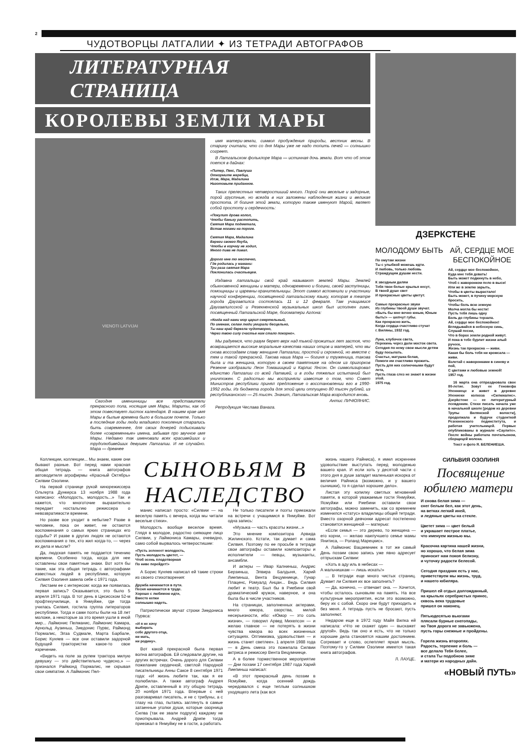2
ЧУДОТВОРЦЫ ЛАТГАЛИИ ✦ ИЗ ТЕТРАДИ АВТОГРАФОВ
ЛИТЕРАТУРНАЯ СТРАНИЦА
КОРОЛЕВЫ ЗЕМЛИ МАРЫ
VIENOTI LATVIJAI
Сегодня именинницы все представители прекрасного пола, носящие имя Мары, Мариты, как об этом повествует листок календаря. В нашем крае имя Мары в былые времена было в большом почете. Только в последние годы люди младшего поколения старались быть современнее, для своих дочерей подыскивали более «современные» имена, забывая про звучное имя Мары. Недавно так именовали всех красивейших и трудолюбивейших девушек Латгалии. И не случайно. Мара — древнее
имя матери-земли, символ пробуждения природы, вестник весны. В старину считали, что со дня Мары уже не надо топить печей — солнышко согреет.
В Латгальском фольклоре Мара — истинная дочь земли. Вот что об этом поется в дайнах:
«Питер, Пекс, Павлуша
Откормите жеребца,
Илзе, Мара, Мадалина
Наготовьте приданное.
Таких прелестных четверостиший много. Порой они веселые и задорные, порой грустные, но всегда в них заложены наблюдения жизни и великая простота. И богиня этой земли, которую также именуют Марой, являет собой простоту и сердечность:
«Покулит дрова колол,
Чтобы баньку растопить,
Святая Мара подметала,
Встав ногами на пороге.
Святая Мара, Мадалина
Береги своего Якуба,
Чтобы в корчму не ходил,
Много пива не пивал.
Дорого мне то местечко,
Где родилась у мамани:
Три раза святая Мара
Поклонилась счастьецем.
Издавна латгальцы свой край называют землей Мары. Землей обыкновенной женщины и матери, одновременно и богини, своей заступницы, помощницы и царевны-хранительницы. Этот символ вспомнили и участники научной конференции, посвященной латгальскому языку, которая в театре города Даугавпилса состоялась 11 и 12 февраля. Там учащимися Даугавпилсской и Резекненской музыкальных школ был исполнен гимн, посвященный Латгальской Маре, богоматери Аглона:
«Когда над нами мор царил смертельный,
По именам, селам люди умирали бесцельно,
Ты наш край берегла чудотворно,
Через твою силу счастье нам стало покорно».
Мы радуемся, что разум берет верх над тьмой прожитых лет застоя, что возвращается высокие моральные качества наших отцов и матерей, что мы снова воссоздаем славу женщине Латгалии, простой и скромной, но вместе с тем и такой прекрасной. Такова наша Мара — богиня и труженица, такова была и та женщина, которую в своем памятнике на одном из пригорков Резекне изобразили Леон Томашицкий и Карлис Янсон. Он символизировал единство Латгалии со всей Латвией, и в годы тяжелых испытаний был уничтожен. С радостью мы восприняли известие о том, что Совет Министров республики принял предложение о восстановлении его в 1990-1992 годы. Из бюджета города для этой цели отпущено 80 тысяч рублей, из республиканского — 25 тысяч. Значит, Латгальская Мара возродится вновь.
Антис ЛИЧЮЯНИС.
Репродукция Чеслава Ванага.
ДЗЕРКСТЕНЕ
МОЛОДОМУ БЫТЬ
По омутам жизни
Ты с улыбкой можешь идти.
И любовь, только любовь
Страждущим душам нести.
К звездным далям
Тебя твои белые крылья несут,
В твоей душе свет
И прекрасные цветы цветут.
Самые прекрасные звуки
Из глубины твоей души звучат.
«Быть бы мне вечно юным, Юным быть!» — шепчут губы.
Как прекрасно жить,
Когда сердца счастливо стучат
г. Виляны, 1932 год.
Луна, клубочек света,
Перекинь через дали мосток света.
Сегодня по нему свои мысли детям буду посылать.
Счастье, матушка белая,
Помоги им счастливо прожить.
Пусть для них солнечными будут лета,
Пусть глаза слез не знают в жизни этой.
1975 год.
АЙ, СЕРДЦЕ МОЕ БЕСПОКОЙНОЕ
Ай, сердце мое беспокойное,
Куда мне тебя девать!
Быть может подкинуть в небо,
Чтоб с жаворонком пело в выси!
Или же в землю зарыть,
Чтобы в цветы вырастало!
Быть может, в пучину морскую бросить,
Чтобы боль всю земную
Молча могла бы нести!
Пусть тебя лишь одну
Боль до глубины терзала.
Ай, сердце мое беспокойное!
Вглядывайся в небесную синь,
Слушай песни,
Что в борах земли родной живут.
И пока в тебе бурлит жизни алый ручеек,
Жизнь так прекрасна — живи.
Какая бы боль тебя ни кромсала — живи.
Взлетай с жаворонками в синеву и пой,
С цветами и любовью земной!
1957 год.
16 марта она отпраздновала свое 80-летие. Зовут ее Геновефа Упенниеце и живет в деревне Упениеки колхоза «Силюкалнс». Дзерkстене — ее литературный псевдоним. Стихи писать начала уже в начальной школе [родом из деревни Трупы Вилянской волости], продолжала и будучи студенткой Резекненского пединститута, и работая учительницей. Первые опубликованы в журнале «Саулите». После войны работала почтальоном, сборщицей молока.
Текст и фото Я. БЕЛЕНИЕША.
Коллекции, коллекции... Мы знаем, какие они бывают разные. Вот перед нами красная общая тетрадь — книга автографов автоводителя агрофирмы «Красный Октябрь» Силвии Озолини.
На первой странице рукой кинорежиссера Ольгерта Дункерса 13 ноября 1988 года написано: «Молодость, молодость...» Так и кажется, что многоточие выразительно передает ностальгию режиссера о невозвратимости времени.
Но разве все уходит в небытие? Разве в человеке, пока он живет, не остаются воспоминания о самых ярких страницах его судьбы? И разве в других людях не остаются воспоминания о тех, кто жил когда-то, — через их дела и мысли?
Да, людская память не поддается течению времени. Особенно тогда, когда для нее оставлены свои памятные знаки. Вот хотя бы такие, как эта общая тетрадь с автографами известных людей в республике, которую Силвия Озолиня завела себе с 1971 года.
Листаем ее с интересом: когда же появилась первая запись? Оказывается, это было 5 апреля 1971 года. В тот день в Цесисском 52-м профтехучилище, в Янмуйже, где тогда училась Силвия, гостила группа литераторов республики. Тогда и сами поэты были на 18 лет моложе, а некоторые за это время ушли в иной мир... Лаймонис Пелманис, Лаймонис Камара, Арнольд Аузиньш, Зиедонис Пурвс, Раймонд Пормалис, Элза Судмале, Марта Барбале, Борис Куняев — все они оставили задорной будущей трактористке какое-то свое изречение.
«Видеть на поле за рулем трактора милую девушку — это действительно чудесно,» — признался Раймонд Пормалис, не скрывая свои симпатии. А Лаймонис Пел-
СЫНОВЬЯМ В НАСЛЕДСТВО
манис написал просто: «Силвии — на веселую память с вечера, когда мы читали веселые стихи».
Молодость вообще веселое время. Глядя в молодое, радостно сияющее лицо Силвии, у Лаймониса Камары, очевидно, само собой вырвалось четверостишие:
«Пусть зеленеет молодость,
Пусть молодость цветет, —
Чтоб осень плодотворная
По ниве перейдет!»
А Борис Куняев написал ей такие строки из своего стихотворения:
Дружба начинается в пути.
Песня начинается в труде.
Хорошо с любимою идти,
Вместо кепки
солнышко надеть.
Патриотически звучат строки Зиедониса Пурвса:
«И я не хочу
выбирать
себе другого отца,
ни мать,
ни родину».
Вот какой прекрасной была первая волна автографов. Ей следовали другие, на других встречах. Очень дорого для Силвии пожелание сердечной, светлой Народной писательницы Анны Саксе 8 сентября 1971 года: «И жизнь любите так, как я ее полюбила». А также автограф Андрея Дрипе, оставленный в эту общую тетрадь 20 ноября 1971 года. Впервые с ней разговаривал писатель, и не с трибуны, а с глазу на глаз, пытаясь заглянуть в самые затаенные уголки души, которые озорница Силва (так ее звали подруги) каждому не приоткрывала. Андрей Дрипе тогда приезжал в Янмуйжу не в гости, а работать
Не только писатели и поэты приезжали на встречи с учащимися в Янмуйже. Вот одна запись:
«Музыка — часть красоты жизни...»
Это мнение композитора Арвида Жилинского. Кстати, так думает и сама Силвия. Поэтому по ее просьбе в тетради свои автографы оставили композиторы и исполнители — певцы, музыканты, ансамбли.
И актеры — Ивар Калниньш, Андрис Берзиньш, Элвира Балдыня, Харий Лиепиньш, Вента Вецумниеце, Гунар Плаценс, Ромуалд Анцан... Ведь Силвия любит и театр. Был бы в Риебини свой драматический кружок, наверное, и она была бы в числе участников.
На страницах, заполненных актерами, много юмора, озорства, милой несерьезности, ибо: «Юмор — это соль жизни», — говорил Арвед Михелсон — и желаю главное — не потерять в жизни чувства юмора во всех жизненных ситуациях. Оптимизма, удовольствия — и жизнь станет светлее». 1 апреля 1988 года — в День смеха это пожелала Силвии актриса и режиссер Вента Вецумниеце.
А в более торжественное мероприятие — Дни поэзии 17 сентября 1987 года Харий Лиепиньш написал:
«В этот прекрасный день поэзии в Ясмуйже, когда осенний дождь чередовался с еще теплым солнышком уходящего лета (как вся
жизнь нашего Райниса), я имел искреннее удовольствие выступать перед молодежью вашего края. И если хоть у десятой части с этого дня в душе западет маленькая искорка от величия Райниса (возможно, и у вашего сынишки), то я сделал хорошее дело».
Листая эту копилку светлых мгновений памяти, в которой уважаемые гости Янмуйжи, Ясмуйжи или Риебини оставили свои автографы, можно заменить, как со временем изменился «статус» владелицы общей тетради. Вместо озорной девчонки адресат постепенно становится женщиной — матерью:
«Если семья — это дерево, то женщина — его корни, — желаю наилучшего семье мамы Янитиса, — Роланд Марецкис».
А Лаймонис Вацземниек в тот же самый День поэзии свою запись уже явно адресует отпрыскам Силвии:
«Хоть в аду иль в небесах —
А мальчишкам — лишь искать!»
... В тетради еще много чистых страниц. Думает ли Силвия их все заполнить?
— Да, конечно, — отвечает она. — Хочется, чтобы осталось сыновьям на память. На все культурные мероприятия, если это возможно, беру их с собой. Скоро они будут приходить и без меня. А тетрадь пусть не бросают, пусть заполняют.
Недаром еще в 1972 году Майя Вилка ей написала: «Что не скажет один — выскажет другой». Ведь так оно и есть, что не только хорошие дела становятся нашим достоянием. Согревает и слово, ослепляет яркая мысль. Поэтому-то у Силвии Озолини имеется такая книга автографов.
Л. ЛАУЦЕ.
СИЛЬВИЯ ОЗОЛИНЯ
Посвящение юбилею матери
И снова белая зима —
снег белым бел, как этот день,
на ветках легкий иней,
и ледяные цветы на стекле.
Цветет зима — цвет белый
и украшает пестрое платье,
что именуем жизнью мы.
Красочна картина нашей жизни,
но хорошо, что белая зима
приносит нам покоя белизну,
и чуточку радости белесой.
Сегодня праздник есть у нас,
приветствуем мы жизнь, труд,
и нашего юбиляра.
Пришел ей отдых долгожданный,
на крыльях серебристых принес,
сквозь века трудовые
пришел он наконец.
Пятьюдесятью вьюгами
плясали бурные снегопады,
но Твоя дорога не завьюжена,
пусть горы снежные и пройдены.
Горела жизнь второпях.
Радость, терпение и боль —
все делало Тебя белее,
и стала Ты подобною зиме
и матери из народных дайн.
«НОВЫЙ ПУТЬ»